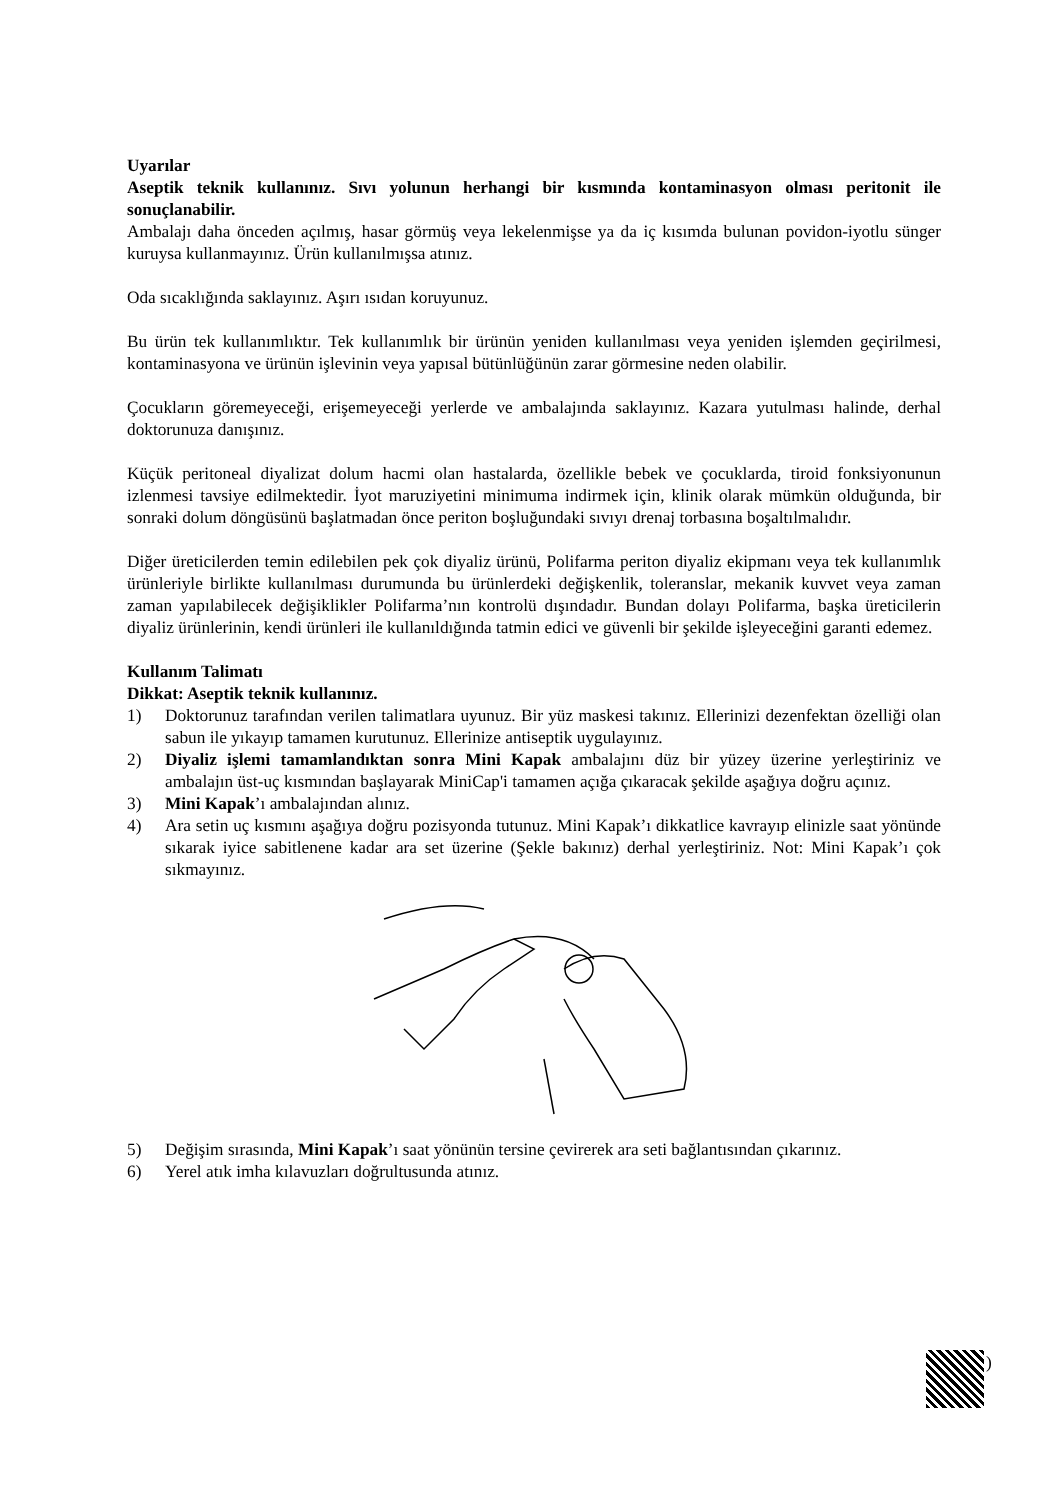Uyarılar
Aseptik teknik kullanınız. Sıvı yolunun herhangi bir kısmında kontaminasyon olması peritonit ile sonuçlanabilir.
Ambalajı daha önceden açılmış, hasar görmüş veya lekelenmişse ya da iç kısımda bulunan povidon-iyotlu sünger kuruysa kullanmayınız. Ürün kullanılmışsa atınız.
Oda sıcaklığında saklayınız. Aşırı ısıdan koruyunuz.
Bu ürün tek kullanımlıktır. Tek kullanımlık bir ürünün yeniden kullanılması veya yeniden işlemden geçirilmesi, kontaminasyona ve ürünün işlevinin veya yapısal bütünlüğünün zarar görmesine neden olabilir.
Çocukların göremeyeceği, erişemeyeceği yerlerde ve ambalajında saklayınız. Kazara yutulması halinde, derhal doktorunuza danışınız.
Küçük peritoneal diyalizat dolum hacmi olan hastalarda, özellikle bebek ve çocuklarda, tiroid fonksiyonunun izlenmesi tavsiye edilmektedir. İyot maruziyetini minimuma indirmek için, klinik olarak mümkün olduğunda, bir sonraki dolum döngüsünü başlatmadan önce periton boşluğundaki sıvıyı drenaj torbasına boşaltılmalıdır.
Diğer üreticilerden temin edilebilen pek çok diyaliz ürünü, Polifarma periton diyaliz ekipmanı veya tek kullanımlık ürünleriyle birlikte kullanılması durumunda bu ürünlerdeki değişkenlik, toleranslar, mekanik kuvvet veya zaman zaman yapılabilecek değişiklikler Polifarma’nın kontrolü dışındadır. Bundan dolayı Polifarma, başka üreticilerin diyaliz ürünlerinin, kendi ürünleri ile kullanıldığında tatmin edici ve güvenli bir şekilde işleyeceğini garanti edemez.
Kullanım Talimatı
Dikkat: Aseptik teknik kullanınız.
1) Doktorunuz tarafından verilen talimatlara uyunuz. Bir yüz maskesi takınız. Ellerinizi dezenfektan özelliği olan sabun ile yıkayıp tamamen kurutunuz. Ellerinize antiseptik uygulayınız.
2) Diyaliz işlemi tamamlandıktan sonra Mini Kapak ambalajını düz bir yüzey üzerine yerleştiriniz ve ambalajın üst-uç kısmından başlayarak MiniCap'i tamamen açığa çıkaracak şekilde aşağıya doğru açınız.
3) Mini Kapak’ı ambalajından alınız.
4) Ara setin uç kısmını aşağıya doğru pozisyonda tutunuz. Mini Kapak’ı dikkatlice kavrayıp elinizle saat yönünde sıkarak iyice sabitlenene kadar ara set üzerine (Şekle bakınız) derhal yerleştiriniz. Not: Mini Kapak’ı çok sıkmayınız.
5) Değişim sırasında, Mini Kapak’ı saat yönünün tersine çevirerek ara seti bağlantısından çıkarınız.
6) Yerel atık imha kılavuzları doğrultusunda atınız.
)